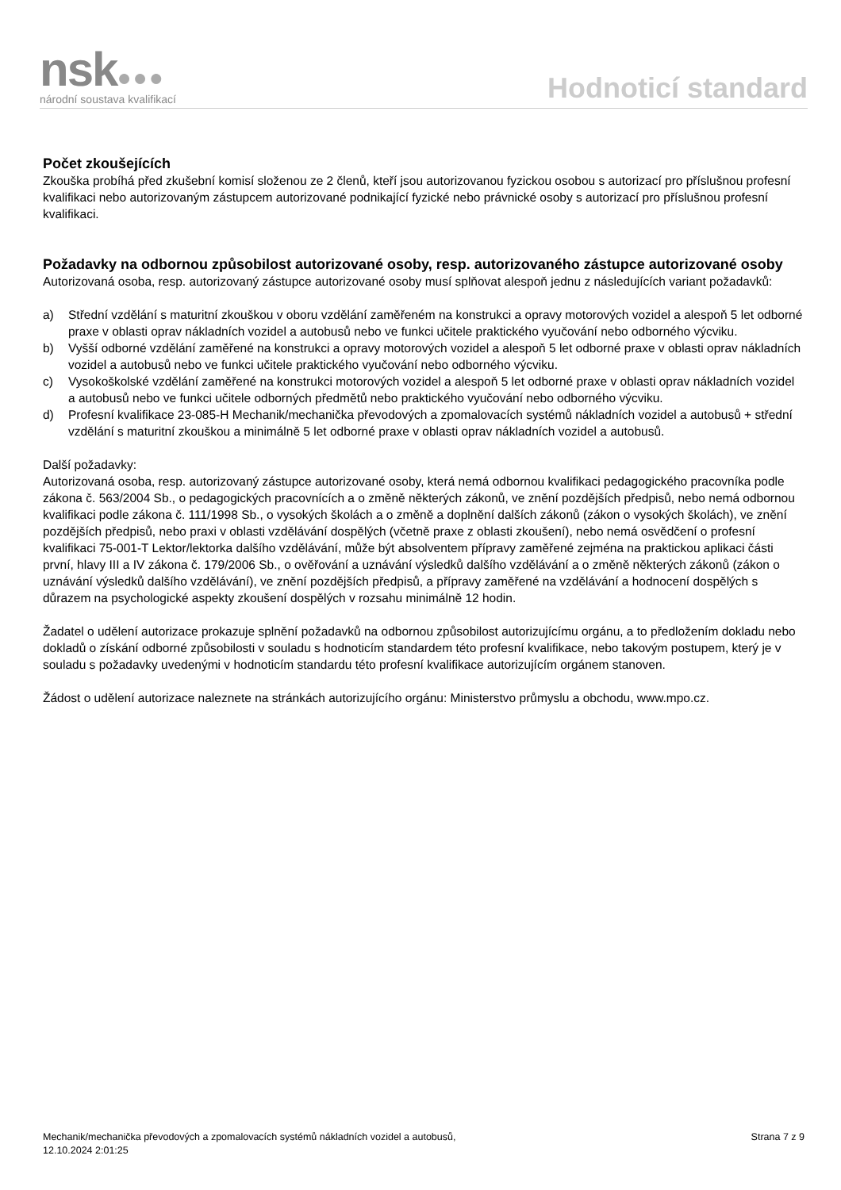nsk●●●
národní soustava kvalifikací
Hodnoticí standard
Počet zkoušejících
Zkouška probíhá před zkušební komisí složenou ze 2 členů, kteří jsou autorizovanou fyzickou osobou s autorizací pro příslušnou profesní kvalifikaci nebo autorizovaným zástupcem autorizované podnikající fyzické nebo právnické osoby s autorizací pro příslušnou profesní kvalifikaci.
Požadavky na odbornou způsobilost autorizované osoby, resp. autorizovaného zástupce autorizované osoby
Autorizovaná osoba, resp. autorizovaný zástupce autorizované osoby musí splňovat alespoň jednu z následujících variant požadavků:
a) Střední vzdělání s maturitní zkouškou v oboru vzdělání zaměřeném na konstrukci a opravy motorových vozidel a alespoň 5 let odborné praxe v oblasti oprav nákladních vozidel a autobusů nebo ve funkci učitele praktického vyučování nebo odborného výcviku.
b) Vyšší odborné vzdělání zaměřené na konstrukci a opravy motorových vozidel a alespoň 5 let odborné praxe v oblasti oprav nákladních vozidel a autobusů nebo ve funkci učitele praktického vyučování nebo odborného výcviku.
c) Vysokoškolské vzdělání zaměřené na konstrukci motorových vozidel a alespoň 5 let odborné praxe v oblasti oprav nákladních vozidel a autobusů nebo ve funkci učitele odborných předmětů nebo praktického vyučování nebo odborného výcviku.
d) Profesní kvalifikace 23-085-H Mechanik/mechanička převodových a zpomalovacích systémů nákladních vozidel a autobusů + střední vzdělání s maturitní zkouškou a minimálně 5 let odborné praxe v oblasti oprav nákladních vozidel a autobusů.
Další požadavky:
Autorizovaná osoba, resp. autorizovaný zástupce autorizované osoby, která nemá odbornou kvalifikaci pedagogického pracovníka podle zákona č. 563/2004 Sb., o pedagogických pracovnících a o změně některých zákonů, ve znění pozdějších předpisů, nebo nemá odbornou kvalifikaci podle zákona č. 111/1998 Sb., o vysokých školách a o změně a doplnění dalších zákonů (zákon o vysokých školách), ve znění pozdějších předpisů, nebo praxi v oblasti vzdělávání dospělých (včetně praxe z oblasti zkoušení), nebo nemá osvědčení o profesní kvalifikaci 75-001-T Lektor/lektorka dalšího vzdělávání, může být absolventem přípravy zaměřené zejména na praktickou aplikaci části první, hlavy III a IV zákona č. 179/2006 Sb., o ověřování a uznávání výsledků dalšího vzdělávání a o změně některých zákonů (zákon o uznávání výsledků dalšího vzdělávání), ve znění pozdějších předpisů, a přípravy zaměřené na vzdělávání a hodnocení dospělých s důrazem na psychologické aspekty zkoušení dospělých v rozsahu minimálně 12 hodin.
Žadatel o udělení autorizace prokazuje splnění požadavků na odbornou způsobilost autorizujícímu orgánu, a to předložením dokladu nebo dokladů o získání odborné způsobilosti v souladu s hodnoticím standardem této profesní kvalifikace, nebo takovým postupem, který je v souladu s požadavky uvedenými v hodnoticím standardu této profesní kvalifikace autorizujícím orgánem stanoven.
Žádost o udělení autorizace naleznete na stránkách autorizujícího orgánu: Ministerstvo průmyslu a obchodu, www.mpo.cz.
Mechanik/mechanička převodových a zpomalovacích systémů nákladních vozidel a autobusů,
12.10.2024 2:01:25
Strana 7 z 9